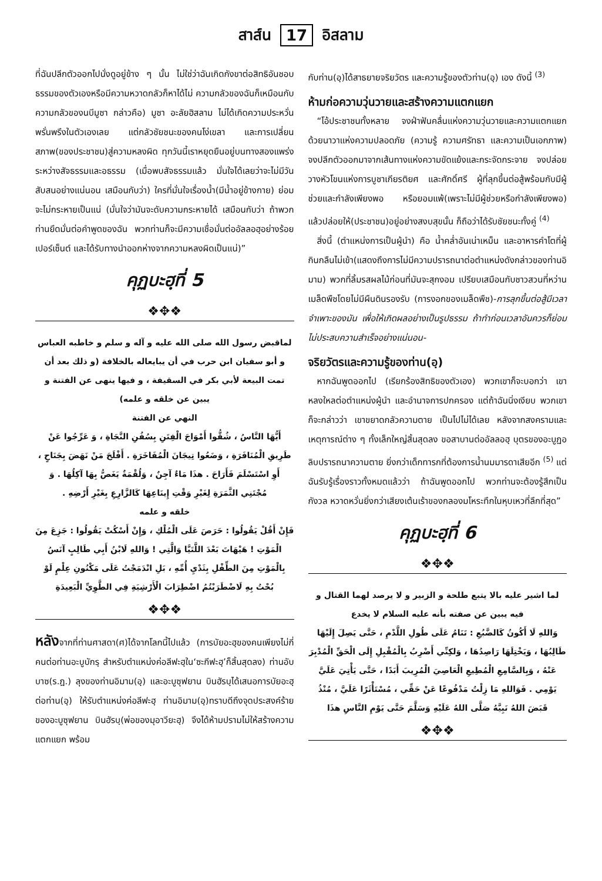สาส์น 17 อิสลาม
ที่ฉันปลีกตัวออกไปนั่งดูอยู่ข้าง ๆ นั้น ไม่ใช่ว่าฉันเกิดกังขาต่อสิทธิอันชอบธรรมของตัวเองหรือมีความหวาดกลัวก็หาได้ไม่ ความกลัวของฉันก็เหมือนกับความกลัวของนบีมูซา กล่าวคือ) มูซา อะลัยฮิสลาม ไม่ได้เกิดความประหวั่นพรั่นพรึงในตัวเองเลย แต่กลัวชัยชนะของคนโง่เขลา และการเปลี่ยนสภาพ(ของประชาชน)สู่ความหลงผิด ทุกวันนี้เราหยุดยืนอยู่บนทางสองแพร่ง ระหว่างสัจธรรมและอธรรม (เมื่อพบสัจธรรมแล้ว มั่นใจได้เลยว่าจะไม่มีวันสับสนอย่างแน่นอน เสมือนกับว่า) ใครที่มั่นใจเรื่องน้ำ(มีน้ำอยู่ข้างกาย) ย่อมจะไม่กระหายเป็นแน่ (มั่นใจว่ามันจะดับความกระหายได้ เสมือนกับว่า ถ้าพวกท่านยึดมั่นต่อคำพูดของฉัน พวกท่านก็จะมีความเชื่อมั่นต่ออัลลอฮฺอย่างร้อยเปอร์เซ็นต์ และได้รับทางนำออกห่างจากความหลงผิดเป็นแน่)”
คุฏบะฮฺที่ 5
❖✥❖
لماقبض رسول الله صلى الله عليه و آله و سلم و خاطبه العباس و أبو سفيان ابن حرب في أن يبايعاله بالخلافة (و ذلك بعد أن تمت البيعة لأبي بكر في السقيفة ، و فيها ينهى عن الفتنة و يبين عن خلقه و علمه)
النهي عن الفتنة
أَيُّهَا النَّاسُ ، شُقُّوا أَمْوَاجَ الْفِتَنِ بِسُفُنِ النَّجَاةِ ، وَ عَرِّجُوا عَنْ طَرِيقِ الْمُنَافَرَةِ ، وَضَعُوا تِيجَانَ الْمُفَاخَرَةِ . أَفْلَحَ مَنْ نَهَضَ بِجَنَاحٍ ، أَوِ اسْتَسْلَمَ فَأَرَاحَ . هذَا مَاءٌ آجِنٌ ، وَلُقْمَةٌ يَغَصُّ بِهَا آكِلُهَا . وَ مُجْتَنِي الثَّمَرَةِ لِغَيْرِ وَقْتِ إِينَاعِهَا كَالزَّارِعِ بِغَيْرِ أَرْضِهِ .
خلقه و علمه
فَإِنْ أَقُلْ يَقُولُوا : حَرَصَ عَلَى الْمُلْكِ ، وَإِنْ أَسْكُتْ يَقُولُوا : جَزِعَ مِنَ الْمَوْتِ ! هَيْهَاتَ بَعْدَ اللَّتَيَّا وَالَّتِي ! وَاللهِ لَابْنُ أَبِي طَالِبٍ آنَسُ بِالْمَوْتِ مِنَ الطِّفْلِ بِثَدْيِ أُمِّهِ ، بَلِ انْدَمَجْتُ عَلَى مَكْنُونِ عِلْمٍ لَوْ بُحْتُ بِهِ لَاضْطَرَبْتُمُ اضْطِرَابَ الْأَرْشِيَةِ فِي الطَّوِيِّ الْبَعِيدَةِ
❖✥❖
หลังจากที่ท่านศาสดา(ศ)ได้จากโลกนี้ไปแล้ว (การบัยอะฮฺของคนเพียงไม่กี่คนต่อท่านอะบูบักรฺ สำหรับตำแหน่งค่อลีฟะฮฺใน‘ซะกีฟะฮฺ’ก็สิ้นสุดลง) ท่านอับบาซ(ร.ฎ.) ลุงของท่านอิมาม(อฺ) และอะบูซุฟยาน บินฮัรบฺได้เสนอการบัยอะฮฺต่อท่าน(อฺ) ให้รับตำแหน่งค่อลีฟะฮฺ ท่านอิมาม(อฺ)ทราบดีถึงจุดประสงค์ร้ายของอะบูซุฟยาน บินฮัรบฺ(พ่อของมุอาวียะฮฺ) จึงได้ห้ามปรามไม่ให้สร้างความแตกแยก พร้อม
กับท่าน(อฺ)ได้สาธยายจริยวัตร และความรู้ของตัวท่าน(อฺ) เอง ดังนี้ <sup>(3)</sup>
ห้ามก่อความวุ่นวายและสร้างความแตกแยก
 “โอ้ประชาชนทั้งหลาย จงฝ่าฟันคลื่นแห่งความวุ่นวายและความแตกแยก ด้วยนาวาแห่งความปลอดภัย (ความรู้ ความศรัทธา และความเป็นเอกภาพ) จงปลีกตัวออกมาจากเส้นทางแห่งความขัดแย้งและกระจัดกระจาย จงปล่อยวางหัวโขนแห่งการบูชาเกียรติยศ และศักดิ์ศรี ผู้ที่ลุกขึ้นต่อสู้พร้อมกับมีผู้ช่วยและกำลังเพียงพอ หรือยอมแพ้(เพราะไม่มีผู้ช่วยหรือกำลังเพียงพอ) แล้วปล่อยให้(ประชาชน)อยู่อย่างสงบสุขนั้น ก็ถือว่าได้รับชัยชนะทั้งคู่ <sup>(4)</sup>
 สิ่งนี้ (ตำแหน่งการเป็นผู้นำ) คือ น้ำคล่ำอันเน่าเหม็น และอาหารคำโตที่ผู้กินกลืนไม่เข้า(แสดงถึงการไม่มีความปรารถนาต่อตำแหน่งดังกล่าวของท่านอิมาม) พวกที่ลิ้มรสผลไม้ก่อนที่มันจะสุกงอม เปรียบเสมือนกับชาวสวนที่หว่านเมล็ดพืชโดยไม่มีผืนดินรองรับ (การงอกของเมล็ดพืช)-การลุกขึ้นต่อสู้มีเวลาจำเพาะของมัน เพื่อให้เกิดผลอย่างเป็นรูปธรรม ถ้าทำก่อนเวลาอันควรก็ย่อมไม่ประสบความสำเร็จอย่างแน่นอน-
จริยวัตรและความรู้ของท่าน(อฺ)
 หากฉันพูดออกไป (เรียกร้องสิทธิของตัวเอง) พวกเขาก็จะบอกว่า เขาหลงใหลต่อตำแหน่งผู้นำ และอำนาจการปกครอง แต่ถ้าฉันนิ่งเงียบ พวกเขาก็จะกล่าวว่า เขาขยาดกลัวความตาย เป็นไปไม่ได้เลย หลังจากสงครามและเหตุการณ์ต่าง ๆ ทั้งเล็กใหญ่สิ้นสุดลง ขอสาบานต่ออัลลอฮฺ บุตรของอะบูฏอลิบปรารถนาความตาย ยิ่งกว่าเด็กทารกที่ต้องการน้ำนมมารดาเสียอีก <sup>(5)</sup> แต่ฉันรับรู้เรื่องราวทั้งหมดแล้วว่า ถ้าฉันพูดออกไป พวกท่านจะต้องรู้สึกเป็นกังวล หวาดหวั่นยิ่งกว่าเสียงเต้นเร้าของกลองมโหระทึกในหุบเหวที่ลึกที่สุด”
คุฏบะฮฺที่ 6
❖✥❖
لما اشير عليه بالا يتبع طلحة و الزبير و لا يرصد لهما القتال و فيه يبين عن صفته بأنه عليه السلام لا يخدع
وَاللهِ لَا أَكُونُ كَالضَّبُعِ : تَنَامُ عَلَى طُولِ اللَّدْمِ ، حَتَّى يَصِلَ إِلَيْهَا طَالِبُهَا ، وَيَخْتِلَهَا رَاصِدُهَا ، وَلكِنِّي أَضْرِبُ بِالْمُقْبِلِ إِلَى الْحَقِّ الْمُدْبِرَ عَنْهُ ، وَبِالسَّامِعِ الْمُطِيعِ الْعَاصِيَ الْمُرِيبَ أَبَدًا ، حَتَّى يَأْتِيَ عَلَيَّ يَوْمِي . فَوَاللهِ مَا زِلْتُ مَدْفُوعًا عَنْ حَقِّي ، مُسْتَأْثَرًا عَلَيَّ ، مُنْذُ قَبَضَ اللهُ نَبِيَّهُ صَلَّى اللهُ عَلَيْهِ وَسَلَّمَ حَتَّى يَوْمِ النَّاسِ هذَا
❖✥❖